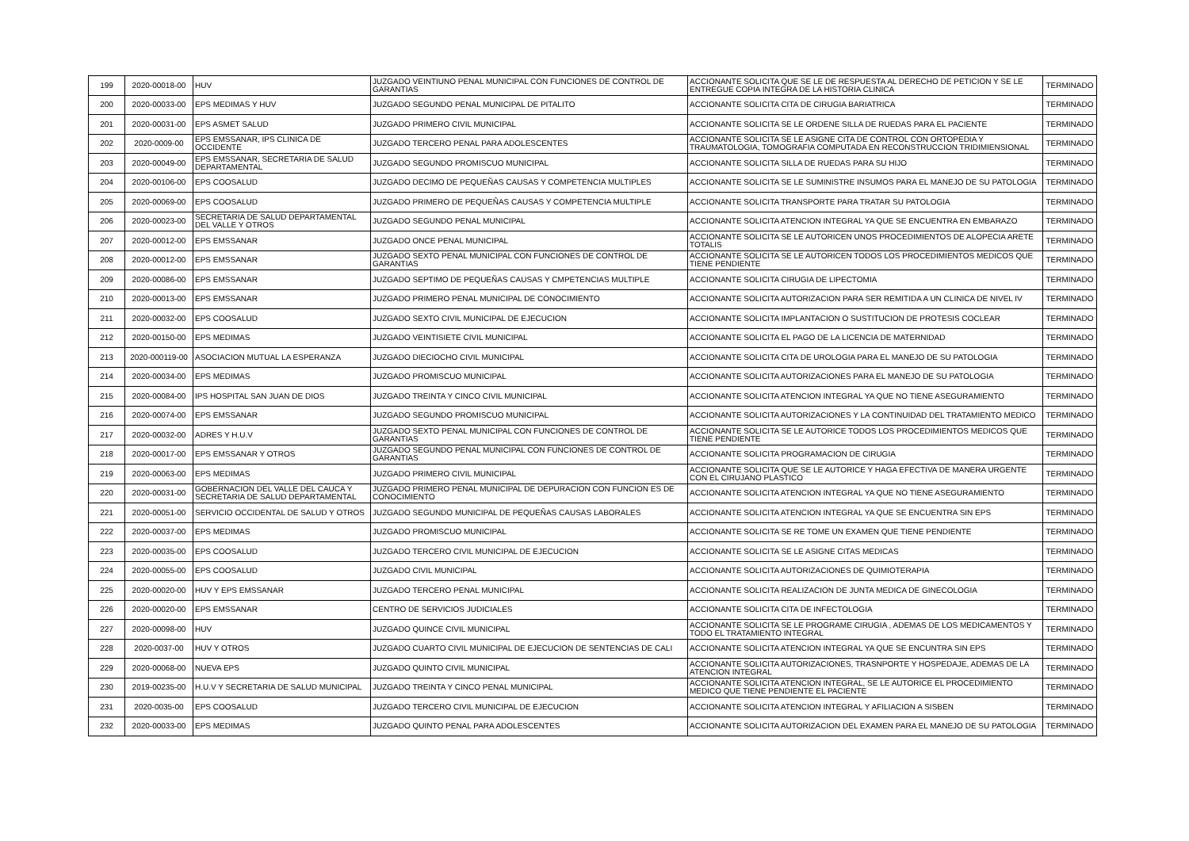| 199 | 2020-00018-00 | HUV | JUZGADO VEINTIUNO PENAL MUNICIPAL CON FUNCIONES DE CONTROL DE GARANTIAS | ACCIONANTE SOLICITA QUE SE LE DE RESPUESTA AL DERECHO DE PETICION Y SE LE ENTREGUE COPIA INTEGRA DE LA HISTORIA CLINICA | TERMINADO |
| 200 | 2020-00033-00 | EPS MEDIMAS Y HUV | JUZGADO SEGUNDO PENAL MUNICIPAL DE PITALITO | ACCIONANTE SOLICITA CITA DE CIRUGIA BARIATRICA | TERMINADO |
| 201 | 2020-00031-00 | EPS ASMET SALUD | JUZGADO PRIMERO CIVIL MUNICIPAL | ACCIONANTE SOLICITA SE LE ORDENE SILLA DE RUEDAS PARA EL PACIENTE | TERMINADO |
| 202 | 2020-0009-00 | EPS EMSSANAR, IPS CLINICA DE OCCIDENTE | JUZGADO TERCERO PENAL PARA ADOLESCENTES | ACCIONANTE SOLICITA SE LE ASIGNE CITA DE CONTROL CON ORTOPEDIA Y TRAUMATOLOGIA, TOMOGRAFIA COMPUTADA EN RECONSTRUCCION TRIDIMIENSIONAL | TERMINADO |
| 203 | 2020-00049-00 | EPS EMSSANAR, SECRETARIA DE SALUD DEPARTAMENTAL | JUZGADO SEGUNDO PROMISCUO MUNICIPAL | ACCIONANTE SOLICITA SILLA DE RUEDAS PARA SU HIJO | TERMINADO |
| 204 | 2020-00106-00 | EPS COOSALUD | JUZGADO DECIMO DE PEQUEÑAS CAUSAS Y COMPETENCIA MULTIPLES | ACCIONANTE SOLICITA SE LE SUMINISTRE INSUMOS PARA EL MANEJO DE SU PATOLOGIA | TERMINADO |
| 205 | 2020-00069-00 | EPS COOSALUD | JUZGADO PRIMERO DE PEQUEÑAS CAUSAS Y COMPETENCIA MULTIPLE | ACCIONANTE SOLICITA TRANSPORTE PARA TRATAR SU PATOLOGIA | TERMINADO |
| 206 | 2020-00023-00 | SECRETARIA DE SALUD DEPARTAMENTAL DEL VALLE Y OTROS | JUZGADO SEGUNDO PENAL MUNICIPAL | ACCIONANTE SOLICITA ATENCION INTEGRAL YA QUE SE ENCUENTRA EN EMBARAZO | TERMINADO |
| 207 | 2020-00012-00 | EPS EMSSANAR | JUZGADO ONCE PENAL MUNICIPAL | ACCIONANTE SOLICITA SE LE AUTORICEN UNOS PROCEDIMIENTOS DE ALOPECIA ARETE TOTALIS | TERMINADO |
| 208 | 2020-00012-00 | EPS EMSSANAR | JUZGADO SEXTO PENAL MUNICIPAL CON FUNCIONES DE CONTROL DE GARANTIAS | ACCIONANTE SOLICITA SE LE AUTORICEN TODOS LOS PROCEDIMIENTOS MEDICOS QUE TIENE PENDIENTE | TERMINADO |
| 209 | 2020-00086-00 | EPS EMSSANAR | JUZGADO SEPTIMO DE PEQUEÑAS CAUSAS Y CMPETENCIAS MULTIPLE | ACCIONANTE SOLICITA CIRUGIA DE LIPECTOMIA | TERMINADO |
| 210 | 2020-00013-00 | EPS EMSSANAR | JUZGADO PRIMERO PENAL MUNICIPAL DE CONOCIMIENTO | ACCIONANTE SOLICITA AUTORIZACION PARA SER REMITIDA A UN CLINICA DE NIVEL IV | TERMINADO |
| 211 | 2020-00032-00 | EPS COOSALUD | JUZGADO SEXTO CIVIL MUNICIPAL DE EJECUCION | ACCIONANTE SOLICITA IMPLANTACION O SUSTITUCION DE PROTESIS COCLEAR | TERMINADO |
| 212 | 2020-00150-00 | EPS MEDIMAS | JUZGADO VEINTISIETE CIVIL MUNICIPAL | ACCIONANTE SOLICITA EL PAGO DE LA LICENCIA DE MATERNIDAD | TERMINADO |
| 213 | 2020-000119-00 | ASOCIACION MUTUAL LA ESPERANZA | JUZGADO DIECIOCHO CIVIL MUNICIPAL | ACCIONANTE SOLICITA CITA DE UROLOGIA PARA EL MANEJO DE SU PATOLOGIA | TERMINADO |
| 214 | 2020-00034-00 | EPS MEDIMAS | JUZGADO PROMISCUO MUNICIPAL | ACCIONANTE SOLICITA AUTORIZACIONES PARA EL MANEJO DE SU PATOLOGIA | TERMINADO |
| 215 | 2020-00084-00 | IPS HOSPITAL SAN JUAN DE DIOS | JUZGADO TREINTA Y CINCO CIVIL MUNICIPAL | ACCIONANTE SOLICITA ATENCION INTEGRAL YA QUE NO TIENE ASEGURAMIENTO | TERMINADO |
| 216 | 2020-00074-00 | EPS EMSSANAR | JUZGADO SEGUNDO PROMISCUO MUNICIPAL | ACCIONANTE SOLICITA AUTORIZACIONES Y LA CONTINUIDAD DEL TRATAMIENTO MEDICO | TERMINADO |
| 217 | 2020-00032-00 | ADRES Y H.U.V | JUZGADO SEXTO PENAL MUNICIPAL CON FUNCIONES DE CONTROL DE GARANTIAS | ACCIONANTE SOLICITA SE LE AUTORICE TODOS LOS PROCEDIMIENTOS MEDICOS QUE TIENE PENDIENTE | TERMINADO |
| 218 | 2020-00017-00 | EPS EMSSANAR Y OTROS | JUZGADO SEGUNDO PENAL MUNICIPAL CON FUNCIONES DE CONTROL DE GARANTIAS | ACCIONANTE SOLICITA PROGRAMACION DE CIRUGIA | TERMINADO |
| 219 | 2020-00063-00 | EPS MEDIMAS | JUZGADO PRIMERO CIVIL MUNICIPAL | ACCIONANTE SOLICITA QUE SE LE AUTORICE Y HAGA EFECTIVA DE MANERA URGENTE CON EL CIRUJANO PLASTICO | TERMINADO |
| 220 | 2020-00031-00 | GOBERNACION DEL VALLE DEL CAUCA Y SECRETARIA DE SALUD DEPARTAMENTAL | JUZGADO PRIMERO PENAL MUNICIPAL DE DEPURACION CON FUNCION ES DE CONOCIMIENTO | ACCIONANTE SOLICITA ATENCION INTEGRAL YA QUE NO TIENE ASEGURAMIENTO | TERMINADO |
| 221 | 2020-00051-00 | SERVICIO OCCIDENTAL DE SALUD Y OTROS | JUZGADO SEGUNDO MUNICIPAL DE PEQUEÑAS CAUSAS LABORALES | ACCIONANTE SOLICITA ATENCION INTEGRAL YA QUE SE ENCUENTRA SIN EPS | TERMINADO |
| 222 | 2020-00037-00 | EPS MEDIMAS | JUZGADO PROMISCUO MUNICIPAL | ACCIONANTE SOLICITA SE RE TOME UN EXAMEN QUE TIENE PENDIENTE | TERMINADO |
| 223 | 2020-00035-00 | EPS COOSALUD | JUZGADO TERCERO CIVIL MUNICIPAL DE EJECUCION | ACCIONANTE SOLICITA SE LE ASIGNE CITAS MEDICAS | TERMINADO |
| 224 | 2020-00055-00 | EPS COOSALUD | JUZGADO CIVIL MUNICIPAL | ACCIONANTE SOLICITA AUTORIZACIONES DE QUIMIOTERAPIA | TERMINADO |
| 225 | 2020-00020-00 | HUV Y EPS EMSSANAR | JUZGADO TERCERO PENAL MUNICIPAL | ACCIONANTE SOLICITA REALIZACION DE JUNTA MEDICA DE GINECOLOGIA | TERMINADO |
| 226 | 2020-00020-00 | EPS EMSSANAR | CENTRO DE SERVICIOS JUDICIALES | ACCIONANTE SOLICITA CITA DE INFECTOLOGIA | TERMINADO |
| 227 | 2020-00098-00 | HUV | JUZGADO QUINCE CIVIL MUNICIPAL | ACCIONANTE SOLICITA SE LE PROGRAME CIRUGIA , ADEMAS DE LOS MEDICAMENTOS Y TODO EL TRATAMIENTO INTEGRAL | TERMINADO |
| 228 | 2020-0037-00 | HUV Y OTROS | JUZGADO CUARTO CIVIL MUNICIPAL DE EJECUCION DE SENTENCIAS DE CALI | ACCIONANTE SOLICITA ATENCION INTEGRAL YA QUE SE ENCUNTRA SIN EPS | TERMINADO |
| 229 | 2020-00068-00 | NUEVA EPS | JUZGADO QUINTO CIVIL MUNICIPAL | ACCIONANTE SOLICITA AUTORIZACIONES, TRASNPORTE Y HOSPEDAJE, ADEMAS DE LA ATENCION INTEGRAL | TERMINADO |
| 230 | 2019-00235-00 | H.U.V Y SECRETARIA DE SALUD MUNICIPAL | JUZGADO TREINTA Y CINCO PENAL MUNICIPAL | ACCIONANTE SOLICITA ATENCION INTEGRAL, SE LE AUTORICE EL PROCEDIMIENTO MEDICO QUE TIENE PENDIENTE EL PACIENTE | TERMINADO |
| 231 | 2020-0035-00 | EPS COOSALUD | JUZGADO TERCERO CIVIL MUNICIPAL DE EJECUCION | ACCIONANTE SOLICITA ATENCION INTEGRAL Y AFILIACION A SISBEN | TERMINADO |
| 232 | 2020-00033-00 | EPS MEDIMAS | JUZGADO QUINTO PENAL PARA ADOLESCENTES | ACCIONANTE SOLICITA AUTORIZACION DEL EXAMEN PARA EL MANEJO DE SU PATOLOGIA | TERMINADO |